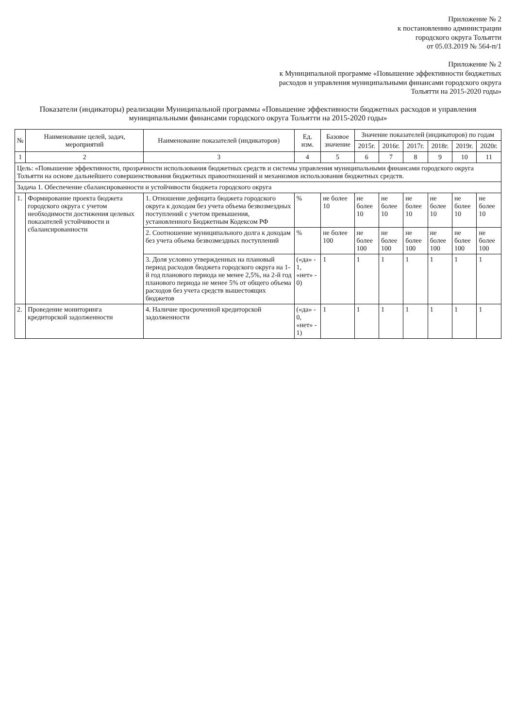Приложение № 2
к постановлению администрации
городского округа Тольятти
от 05.03.2019 № 564-п/1
Приложение № 2
к Муниципальной программе «Повышение эффективности бюджетных расходов и управления муниципальными финансами городского округа Тольятти на 2015-2020 годы»
Показатели (индикаторы) реализации Муниципальной программы «Повышение эффективности бюджетных расходов и управления муниципальными финансами городского округа Тольятти на 2015-2020 годы»
| № | Наименование целей, задач, мероприятий | Наименование показателей (индикаторов) | Ед. изм. | Базовое значение | Значение показателей (индикаторов) по годам | | | | | |
| --- | --- | --- | --- | --- | --- | --- | --- | --- | --- | --- |
| | | | | | 2015г. | 2016г. | 2017г. | 2018г. | 2019г. | 2020г. |
| 1 | 2 | 3 | 4 | 5 | 6 | 7 | 8 | 9 | 10 | 11 |
| Цель: «Повышение эффективности, прозрачности использования бюджетных средств и системы управления муниципальными финансами городского округа Тольятти на основе дальнейшего совершенствования бюджетных правоотношений и механизмов использования бюджетных средств. | | | | | | | | | | |
| Задача 1. Обеспечение сбалансированности и устойчивости бюджета городского округа | | | | | | | | | | |
| 1. | Формирование проекта бюджета городского округа с учетом необходимости достижения целевых показателей устойчивости и сбалансированности | 1. Отношение дефицита бюджета городского округа к доходам без учета объема безвозмездных поступлений с учетом превышения, установленного Бюджетным Кодексом РФ | % | не более 10 | не более 10 | не более 10 | не более 10 | не более 10 | не более 10 | не более 10 |
| | | 2. Соотношение муниципального долга к доходам без учета объема безвозмездных поступлений | % | не более 100 | не более 100 | не более 100 | не более 100 | не более 100 | не более 100 | не более 100 |
| | | 3. Доля условно утвержденных на плановый период расходов бюджета городского округа на 1-й год планового периода не менее 2,5%, на 2-й год планового периода не менее 5% от общего объема расходов без учета средств вышестоящих бюджетов | («да» - 1, «нет» - 0) | 1 | 1 | 1 | 1 | 1 | 1 | 1 |
| 2. | Проведение мониторинга кредиторской задолженности | 4. Наличие просроченной кредиторской задолженности | («да» - 0, «нет» - 1) | 1 | 1 | 1 | 1 | 1 | 1 | 1 |